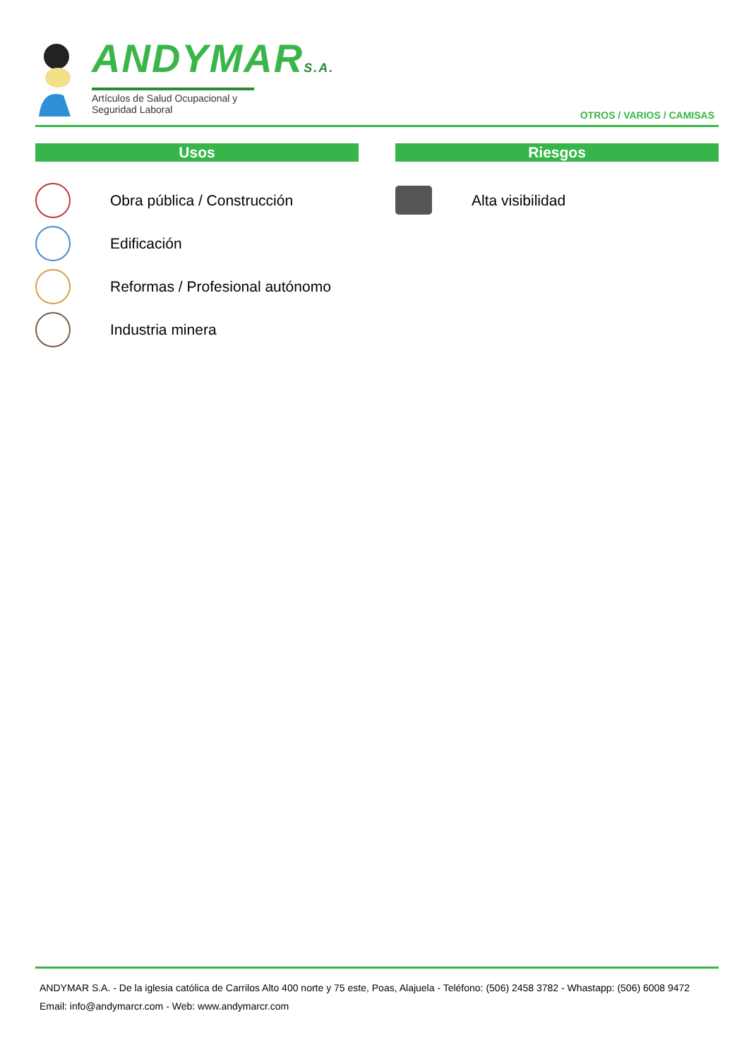ANDYMARS.A.
Artículos de Salud Ocupacional y Seguridad Laboral
OTROS / VARIOS / CAMISAS
Usos
Obra pública / Construcción
Edificación
Reformas / Profesional autónomo
Industria minera
Riesgos
Alta visibilidad
ANDYMAR S.A. - De la iglesia católica de Carrilos Alto 400 norte y 75 este, Poas, Alajuela - Teléfono: (506) 2458 3782 - Whastapp: (506) 6008 9472
Email: info@andymarcr.com - Web: www.andymarcr.com